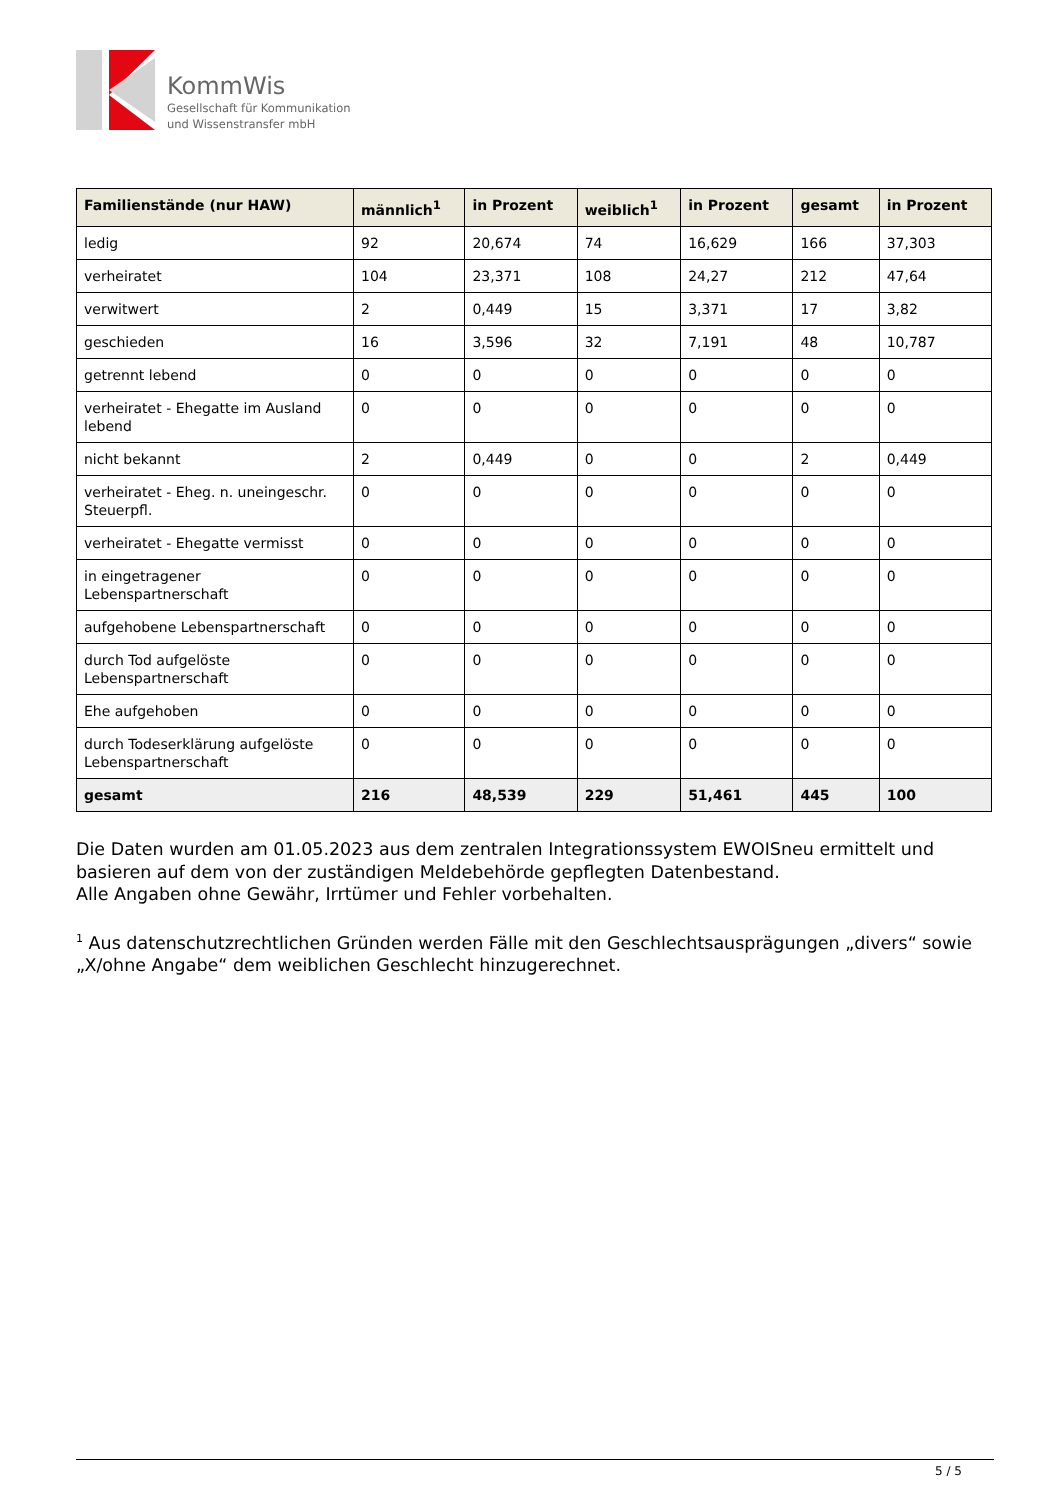KommWis
Gesellschaft für Kommunikation
und Wissenstransfer mbH
| Familienstände (nur HAW) | männlich<sup>1</sup> | in Prozent | weiblich<sup>1</sup> | in Prozent | gesamt | in Prozent |
| --- | --- | --- | --- | --- | --- | --- |
| ledig | 92 | 20,674 | 74 | 16,629 | 166 | 37,303 |
| verheiratet | 104 | 23,371 | 108 | 24,27 | 212 | 47,64 |
| verwitwert | 2 | 0,449 | 15 | 3,371 | 17 | 3,82 |
| geschieden | 16 | 3,596 | 32 | 7,191 | 48 | 10,787 |
| getrennt lebend | 0 | 0 | 0 | 0 | 0 | 0 |
| verheiratet - Ehegatte im Ausland lebend | 0 | 0 | 0 | 0 | 0 | 0 |
| nicht bekannt | 2 | 0,449 | 0 | 0 | 2 | 0,449 |
| verheiratet - Eheg. n. uneingeschr. Steuerpfl. | 0 | 0 | 0 | 0 | 0 | 0 |
| verheiratet - Ehegatte vermisst | 0 | 0 | 0 | 0 | 0 | 0 |
| in eingetragener Lebenspartnerschaft | 0 | 0 | 0 | 0 | 0 | 0 |
| aufgehobene Lebenspartnerschaft | 0 | 0 | 0 | 0 | 0 | 0 |
| durch Tod aufgelöste Lebenspartnerschaft | 0 | 0 | 0 | 0 | 0 | 0 |
| Ehe aufgehoben | 0 | 0 | 0 | 0 | 0 | 0 |
| durch Todeserklärung aufgelöste Lebenspartnerschaft | 0 | 0 | 0 | 0 | 0 | 0 |
| gesamt | 216 | 48,539 | 229 | 51,461 | 445 | 100 |
Die Daten wurden am 01.05.2023 aus dem zentralen Integrationssystem EWOISneu ermittelt und basieren auf dem von der zuständigen Meldebehörde gepflegten Datenbestand.
Alle Angaben ohne Gewähr, Irrtümer und Fehler vorbehalten.
<sup>1</sup> Aus datenschutzrechtlichen Gründen werden Fälle mit den Geschlechtsausprägungen „divers“ sowie „X/ohne Angabe“ dem weiblichen Geschlecht hinzugerechnet.
5 / 5